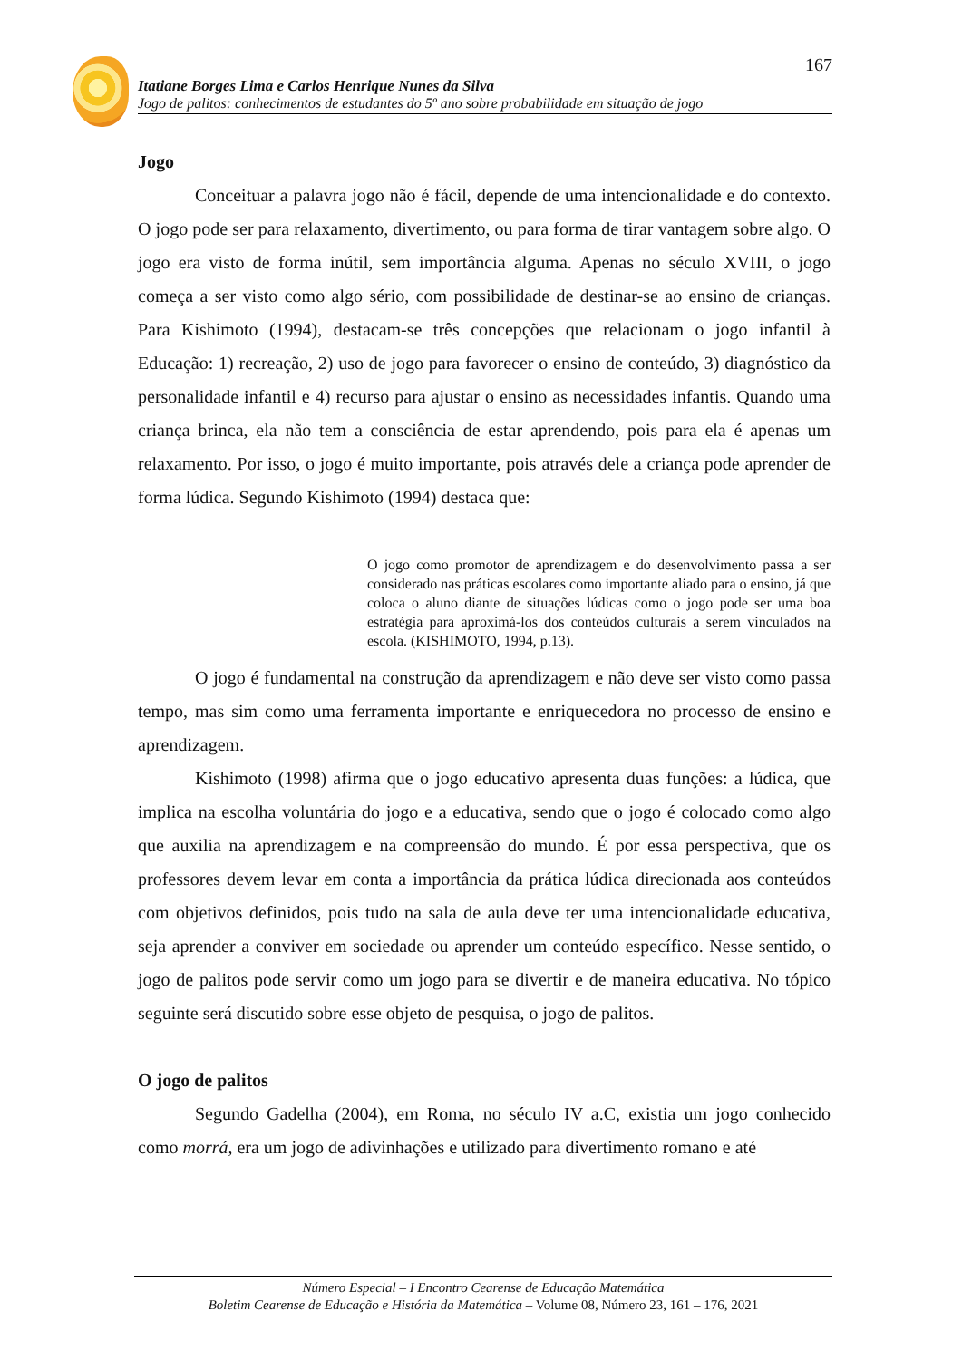167
Itatiane Borges Lima e Carlos Henrique Nunes da Silva
Jogo de palitos: conhecimentos de estudantes do 5º ano sobre probabilidade em situação de jogo
Jogo
Conceituar a palavra jogo não é fácil, depende de uma intencionalidade e do contexto. O jogo pode ser para relaxamento, divertimento, ou para forma de tirar vantagem sobre algo. O jogo era visto de forma inútil, sem importância alguma. Apenas no século XVIII, o jogo começa a ser visto como algo sério, com possibilidade de destinar-se ao ensino de crianças. Para Kishimoto (1994), destacam-se três concepções que relacionam o jogo infantil à Educação: 1) recreação, 2) uso de jogo para favorecer o ensino de conteúdo, 3) diagnóstico da personalidade infantil e 4) recurso para ajustar o ensino as necessidades infantis. Quando uma criança brinca, ela não tem a consciência de estar aprendendo, pois para ela é apenas um relaxamento. Por isso, o jogo é muito importante, pois através dele a criança pode aprender de forma lúdica. Segundo Kishimoto (1994) destaca que:
O jogo como promotor de aprendizagem e do desenvolvimento passa a ser considerado nas práticas escolares como importante aliado para o ensino, já que coloca o aluno diante de situações lúdicas como o jogo pode ser uma boa estratégia para aproximá-los dos conteúdos culturais a serem vinculados na escola. (KISHIMOTO, 1994, p.13).
O jogo é fundamental na construção da aprendizagem e não deve ser visto como passa tempo, mas sim como uma ferramenta importante e enriquecedora no processo de ensino e aprendizagem.
Kishimoto (1998) afirma que o jogo educativo apresenta duas funções: a lúdica, que implica na escolha voluntária do jogo e a educativa, sendo que o jogo é colocado como algo que auxilia na aprendizagem e na compreensão do mundo. É por essa perspectiva, que os professores devem levar em conta a importância da prática lúdica direcionada aos conteúdos com objetivos definidos, pois tudo na sala de aula deve ter uma intencionalidade educativa, seja aprender a conviver em sociedade ou aprender um conteúdo específico. Nesse sentido, o jogo de palitos pode servir como um jogo para se divertir e de maneira educativa. No tópico seguinte será discutido sobre esse objeto de pesquisa, o jogo de palitos.
O jogo de palitos
Segundo Gadelha (2004), em Roma, no século IV a.C, existia um jogo conhecido como morrá, era um jogo de adivinhações e utilizado para divertimento romano e até
Número Especial – I Encontro Cearense de Educação Matemática
Boletim Cearense de Educação e História da Matemática – Volume 08, Número 23, 161 – 176, 2021